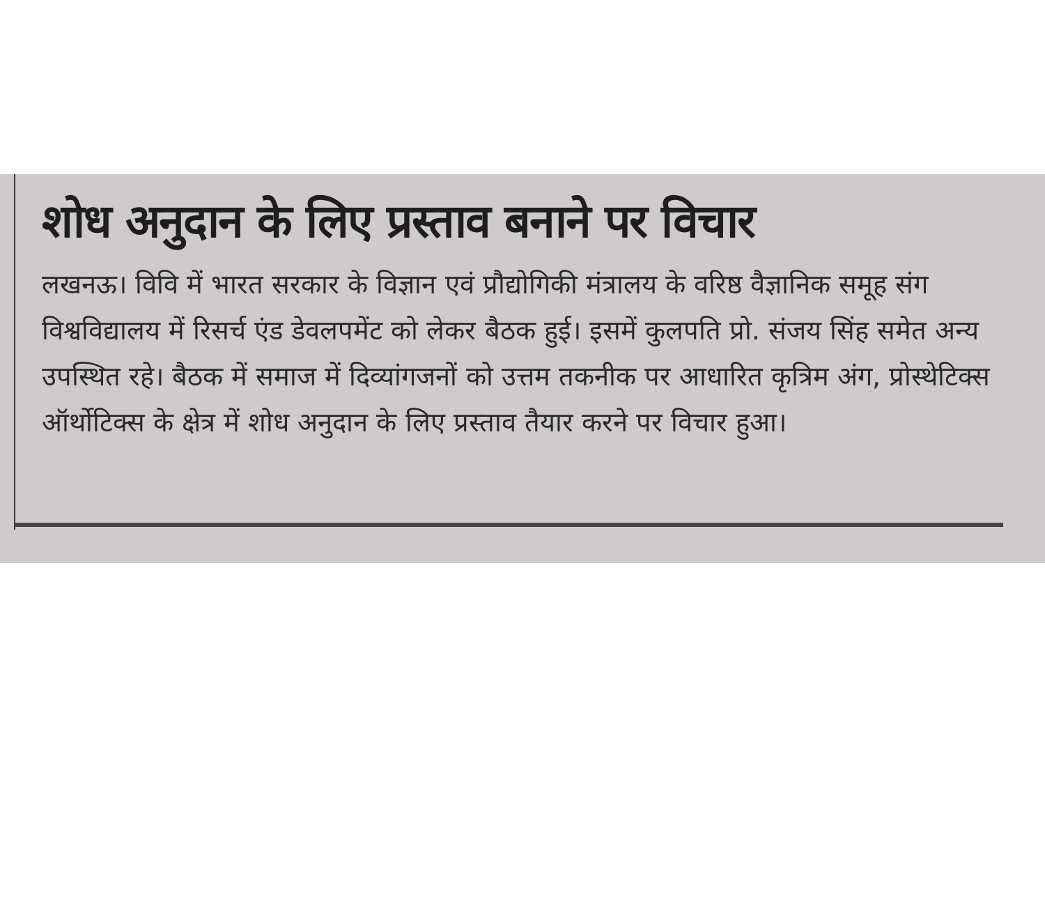शोध अनुदान के लिए प्रस्ताव बनाने पर विचार
लखनऊ। विवि में भारत सरकार के विज्ञान एवं प्रौद्योगिकी मंत्रालय के वरिष्ठ वैज्ञानिक समूह संग विश्वविद्यालय में रिसर्च एंड डेवलपमेंट को लेकर बैठक हुई। इसमें कुलपति प्रो. संजय सिंह समेत अन्य उपस्थित रहे। बैठक में समाज में दिव्यांगजनों को उत्तम तकनीक पर आधारित कृत्रिम अंग, प्रोस्थेटिक्स ऑर्थोटिक्स के क्षेत्र में शोध अनुदान के लिए प्रस्ताव तैयार करने पर विचार हुआ।